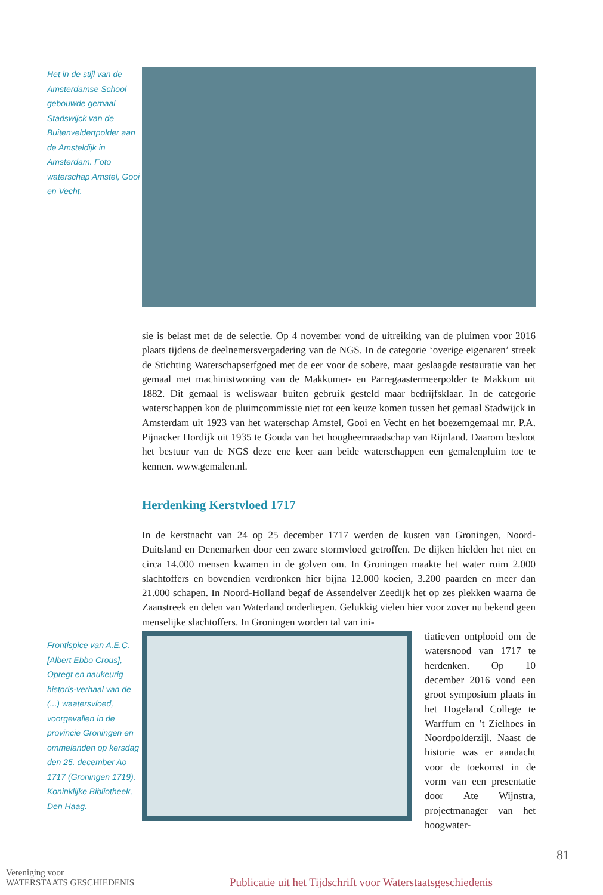Het in de stijl van de Amsterdamse School gebouwde gemaal Stadswijck van de Buitenveldertpolder aan de Amsteldijk in Amsterdam. Foto waterschap Amstel, Gooi en Vecht.
sie is belast met de de selectie. Op 4 november vond de uitreiking van de pluimen voor 2016 plaats tijdens de deelnemersvergadering van de NGS. In de categorie ‘overige eigenaren’ streek de Stichting Waterschapserfgoed met de eer voor de sobere, maar geslaagde restauratie van het gemaal met machinistwoning van de Makkumer- en Parregaastermeerpolder te Makkum uit 1882. Dit gemaal is weliswaar buiten gebruik gesteld maar bedrijfsklaar. In de categorie waterschappen kon de pluimcommissie niet tot een keuze komen tussen het gemaal Stadwijck in Amsterdam uit 1923 van het waterschap Amstel, Gooi en Vecht en het boezemgemaal mr. P.A. Pijnacker Hordijk uit 1935 te Gouda van het hoogheemraadschap van Rijnland. Daarom besloot het bestuur van de NGS deze ene keer aan beide waterschappen een gemalenpluim toe te kennen. www.gemalen.nl.
Herdenking Kerstvloed 1717
In de kerstnacht van 24 op 25 december 1717 werden de kusten van Groningen, Noord-Duitsland en Denemarken door een zware stormvloed getroffen. De dijken hielden het niet en circa 14.000 mensen kwamen in de golven om. In Groningen maakte het water ruim 2.000 slachtoffers en bovendien verdronken hier bijna 12.000 koeien, 3.200 paarden en meer dan 21.000 schapen. In Noord-Holland begaf de Assendelver Zeedijk het op zes plekken waarna de Zaanstreek en delen van Waterland onderliepen. Gelukkig vielen hier voor zover nu bekend geen menselijke slachtoffers. In Groningen worden tal van ini-
Frontispice van A.E.C. [Albert Ebbo Crous], Opregt en naukeurig historis-verhaal van de (...) waatersvloed, voorgevallen in de provincie Groningen en ommelanden op kersdag den 25. december Ao 1717 (Groningen 1719). Koninklijke Bibliotheek, Den Haag.
tiatieven ontplooid om de watersnood van 1717 te herdenken. Op 10 december 2016 vond een groot symposium plaats in het Hogeland College te Warffum en ’t Zielhoes in Noordpolderzijl. Naast de historie was er aandacht voor de toekomst in de vorm van een presentatie door Ate Wijnstra, projectmanager van het hoogwater-
81
Vereniging voor
WATERSTAATS GESCHIEDENIS
Publicatie uit het Tijdschrift voor Waterstaatsgeschiedenis